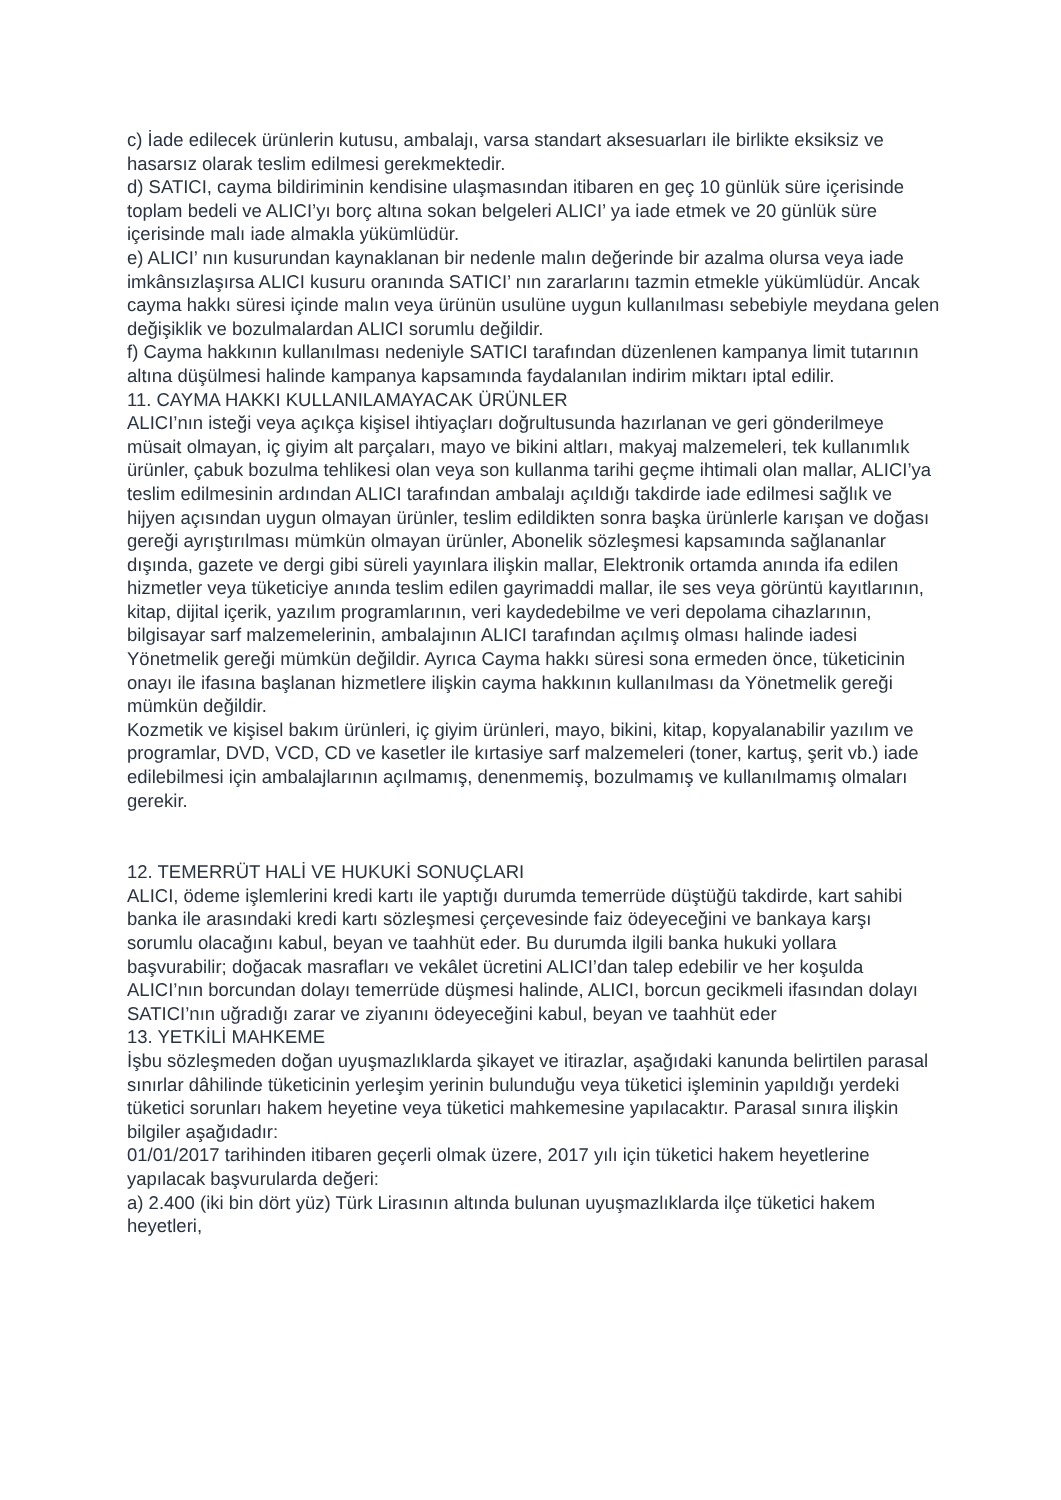c) İade edilecek ürünlerin kutusu, ambalajı, varsa standart aksesuarları ile birlikte eksiksiz ve hasarsız olarak teslim edilmesi gerekmektedir.
d) SATICI, cayma bildiriminin kendisine ulaşmasından itibaren en geç 10 günlük süre içerisinde toplam bedeli ve ALICI’yı borç altına sokan belgeleri ALICI’ ya iade etmek ve 20 günlük süre içerisinde malı iade almakla yükümlüdür.
e) ALICI’ nın kusurundan kaynaklanan bir nedenle malın değerinde bir azalma olursa veya iade imkânsızlaşırsa ALICI kusuru oranında SATICI’ nın zararlarını tazmin etmekle yükümlüdür. Ancak cayma hakkı süresi içinde malın veya ürünün usulüne uygun kullanılması sebebiyle meydana gelen değişiklik ve bozulmalardan ALICI sorumlu değildir.
f) Cayma hakkının kullanılması nedeniyle SATICI tarafından düzenlenen kampanya limit tutarının altına düşülmesi halinde kampanya kapsamında faydalanılan indirim miktarı iptal edilir.
11. CAYMA HAKKI KULLANILAMAYACAK ÜRÜNLER
ALICI’nın isteği veya açıkça kişisel ihtiyaçları doğrultusunda hazırlanan ve geri gönderilmeye müsait olmayan, iç giyim alt parçaları, mayo ve bikini altları, makyaj malzemeleri, tek kullanımlık ürünler, çabuk bozulma tehlikesi olan veya son kullanma tarihi geçme ihtimali olan mallar, ALICI’ya teslim edilmesinin ardından ALICI tarafından ambalajı açıldığı takdirde iade edilmesi sağlık ve hijyen açısından uygun olmayan ürünler, teslim edildikten sonra başka ürünlerle karışan ve doğası gereği ayrıştırılması mümkün olmayan ürünler, Abonelik sözleşmesi kapsamında sağlananlar dışında, gazete ve dergi gibi süreli yayınlara ilişkin mallar, Elektronik ortamda anında ifa edilen hizmetler veya tüketiciye anında teslim edilen gayrimaddi mallar, ile ses veya görüntü kayıtlarının, kitap, dijital içerik, yazılım programlarının, veri kaydedebilme ve veri depolama cihazlarının, bilgisayar sarf malzemelerinin, ambalajının ALICI tarafından açılmış olması halinde iadesi Yönetmelik gereği mümkün değildir. Ayrıca Cayma hakkı süresi sona ermeden önce, tüketicinin onayı ile ifasına başlanan hizmetlere ilişkin cayma hakkının kullanılması da Yönetmelik gereği mümkün değildir.
Kozmetik ve kişisel bakım ürünleri, iç giyim ürünleri, mayo, bikini, kitap, kopyalanabilir yazılım ve programlar, DVD, VCD, CD ve kasetler ile kırtasiye sarf malzemeleri (toner, kartuş, şerit vb.) iade edilebilmesi için ambalajlarının açılmamış, denenmemiş, bozulmamış ve kullanılmamış olmaları gerekir.
12. TEMERRÜT HALİ VE HUKUKİ SONUÇLARI
ALICI, ödeme işlemlerini kredi kartı ile yaptığı durumda temerrüde düştüğü takdirde, kart sahibi banka ile arasındaki kredi kartı sözleşmesi çerçevesinde faiz ödeyeceğini ve bankaya karşı sorumlu olacağını kabul, beyan ve taahhüt eder. Bu durumda ilgili banka hukuki yollara başvurabilir; doğacak masrafları ve vekâlet ücretini ALICI’dan talep edebilir ve her koşulda ALICI’nın borcundan dolayı temerrüde düşmesi halinde, ALICI, borcun gecikmeli ifasından dolayı SATICI’nın uğradığı zarar ve ziyanını ödeyeceğini kabul, beyan ve taahhüt eder
13. YETKİLİ MAHKEME
İşbu sözleşmeden doğan uyuşmazlıklarda şikayet ve itirazlar, aşağıdaki kanunda belirtilen parasal sınırlar dâhilinde tüketicinin yerleşim yerinin bulunduğu veya tüketici işleminin yapıldığı yerdeki tüketici sorunları hakem heyetine veya tüketici mahkemesine yapılacaktır. Parasal sınıra ilişkin bilgiler aşağıdadır:
01/01/2017 tarihinden itibaren geçerli olmak üzere, 2017 yılı için tüketici hakem heyetlerine yapılacak başvurularda değeri:
a) 2.400 (iki bin dört yüz) Türk Lirasının altında bulunan uyuşmazlıklarda ilçe tüketici hakem heyetleri,